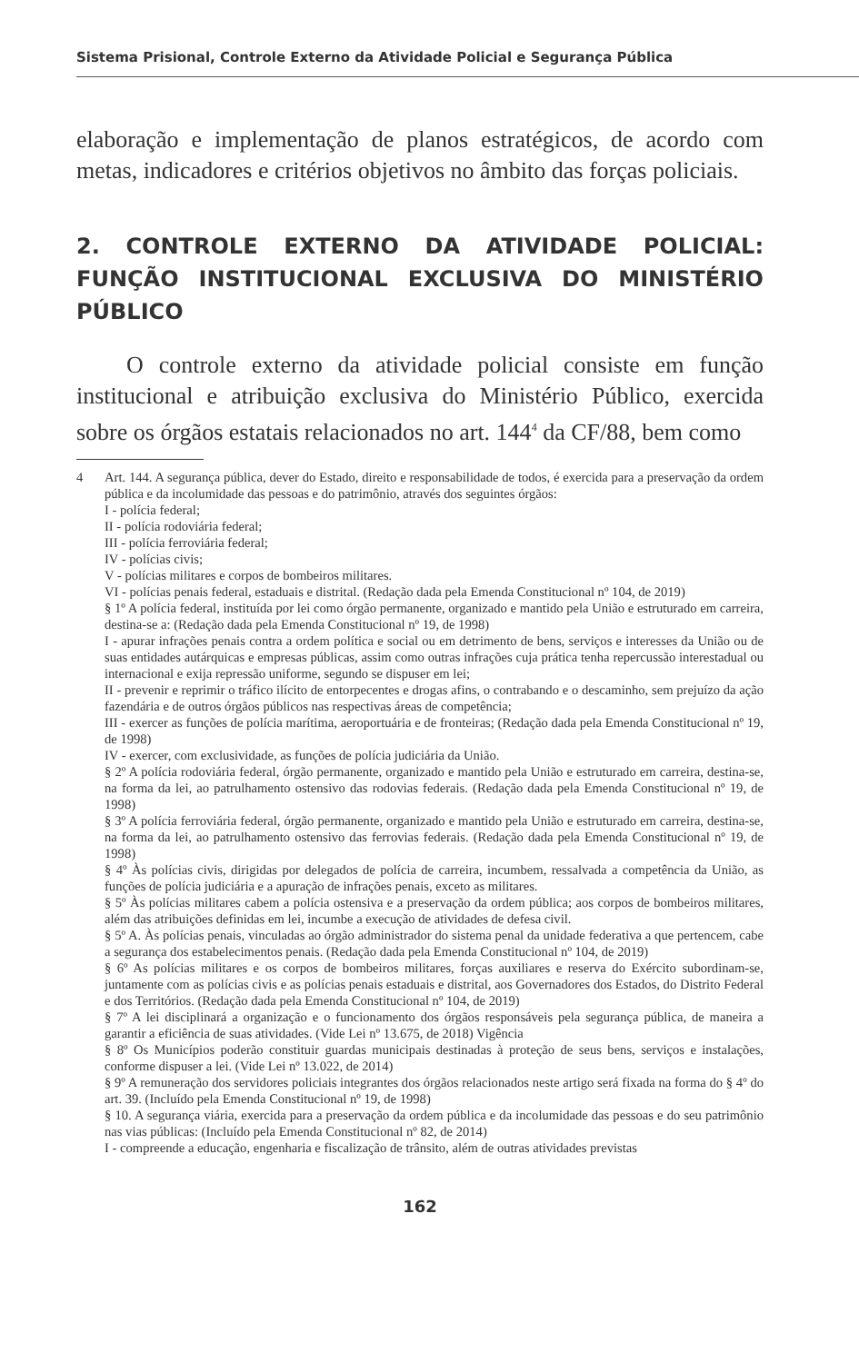Sistema Prisional, Controle Externo da Atividade Policial e Segurança Pública
elaboração e implementação de planos estratégicos, de acordo com metas, indicadores e critérios objetivos no âmbito das forças policiais.
2. CONTROLE EXTERNO DA ATIVIDADE POLICIAL: FUNÇÃO INSTITUCIONAL EXCLUSIVA DO MINISTÉRIO PÚBLICO
O controle externo da atividade policial consiste em função institucional e atribuição exclusiva do Ministério Público, exercida sobre os órgãos estatais relacionados no art. 144<sup>4</sup> da CF/88, bem como
4 Art. 144. A segurança pública, dever do Estado, direito e responsabilidade de todos, é exercida para a preservação da ordem pública e da incolumidade das pessoas e do patrimônio, através dos seguintes órgãos:
I - polícia federal;
II - polícia rodoviária federal;
III - polícia ferroviária federal;
IV - polícias civis;
V - polícias militares e corpos de bombeiros militares.
VI - polícias penais federal, estaduais e distrital. (Redação dada pela Emenda Constitucional nº 104, de 2019)
§ 1º A polícia federal, instituída por lei como órgão permanente, organizado e mantido pela União e estruturado em carreira, destina-se a: (Redação dada pela Emenda Constitucional nº 19, de 1998)
I - apurar infrações penais contra a ordem política e social ou em detrimento de bens, serviços e interesses da União ou de suas entidades autárquicas e empresas públicas, assim como outras infrações cuja prática tenha repercussão interestadual ou internacional e exija repressão uniforme, segundo se dispuser em lei;
II - prevenir e reprimir o tráfico ilícito de entorpecentes e drogas afins, o contrabando e o descaminho, sem prejuízo da ação fazendária e de outros órgãos públicos nas respectivas áreas de competência;
III - exercer as funções de polícia marítima, aeroportuária e de fronteiras; (Redação dada pela Emenda Constitucional nº 19, de 1998)
IV - exercer, com exclusividade, as funções de polícia judiciária da União.
§ 2º A polícia rodoviária federal, órgão permanente, organizado e mantido pela União e estruturado em carreira, destina-se, na forma da lei, ao patrulhamento ostensivo das rodovias federais. (Redação dada pela Emenda Constitucional nº 19, de 1998)
§ 3º A polícia ferroviária federal, órgão permanente, organizado e mantido pela União e estruturado em carreira, destina-se, na forma da lei, ao patrulhamento ostensivo das ferrovias federais. (Redação dada pela Emenda Constitucional nº 19, de 1998)
§ 4º Às polícias civis, dirigidas por delegados de polícia de carreira, incumbem, ressalvada a competência da União, as funções de polícia judiciária e a apuração de infrações penais, exceto as militares.
§ 5º Às polícias militares cabem a polícia ostensiva e a preservação da ordem pública; aos corpos de bombeiros militares, além das atribuições definidas em lei, incumbe a execução de atividades de defesa civil.
§ 5º A. Às polícias penais, vinculadas ao órgão administrador do sistema penal da unidade federativa a que pertencem, cabe a segurança dos estabelecimentos penais. (Redação dada pela Emenda Constitucional nº 104, de 2019)
§ 6º As polícias militares e os corpos de bombeiros militares, forças auxiliares e reserva do Exército subordinam-se, juntamente com as polícias civis e as polícias penais estaduais e distrital, aos Governadores dos Estados, do Distrito Federal e dos Territórios. (Redação dada pela Emenda Constitucional nº 104, de 2019)
§ 7º A lei disciplinará a organização e o funcionamento dos órgãos responsáveis pela segurança pública, de maneira a garantir a eficiência de suas atividades. (Vide Lei nº 13.675, de 2018) Vigência
§ 8º Os Municípios poderão constituir guardas municipais destinadas à proteção de seus bens, serviços e instalações, conforme dispuser a lei. (Vide Lei nº 13.022, de 2014)
§ 9º A remuneração dos servidores policiais integrantes dos órgãos relacionados neste artigo será fixada na forma do § 4º do art. 39. (Incluído pela Emenda Constitucional nº 19, de 1998)
§ 10. A segurança viária, exercida para a preservação da ordem pública e da incolumidade das pessoas e do seu patrimônio nas vias públicas: (Incluído pela Emenda Constitucional nº 82, de 2014)
I - compreende a educação, engenharia e fiscalização de trânsito, além de outras atividades previstas
162